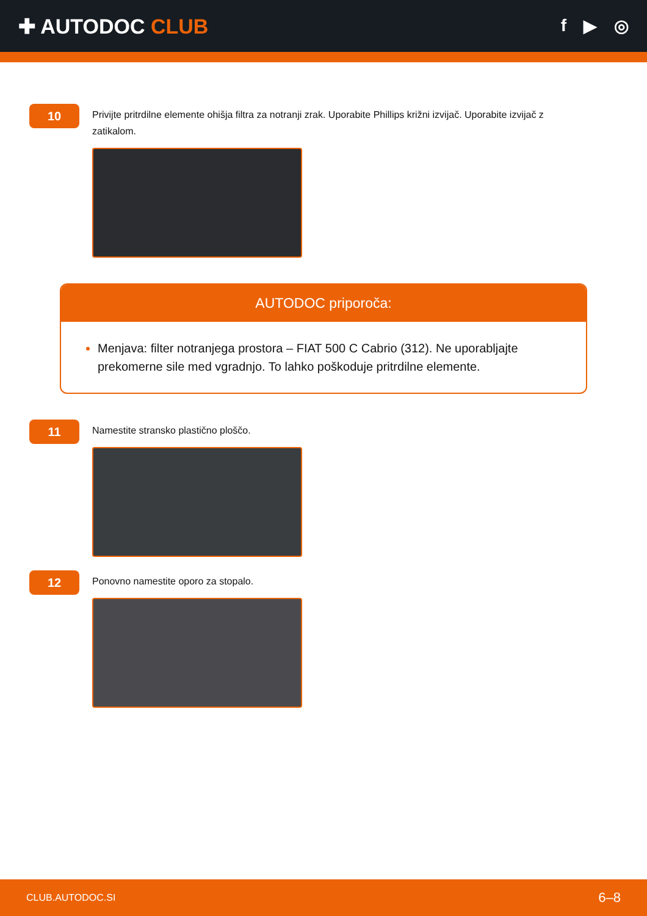✚ AUTODOC CLUB
f ▶ ◎
10
Privijte pritrdilne elemente ohišja filtra za notranji zrak. Uporabite Phillips križni izvijač. Uporabite izvijač z zatikalom.
AUTODOC priporoča:
Menjava: filter notranjega prostora – FIAT 500 C Cabrio (312). Ne uporabljajte prekomerne sile med vgradnjo. To lahko poškoduje pritrdilne elemente.
11
Namestite stransko plastično ploščo.
12
Ponovno namestite oporo za stopalo.
CLUB.AUTODOC.SI 6–8